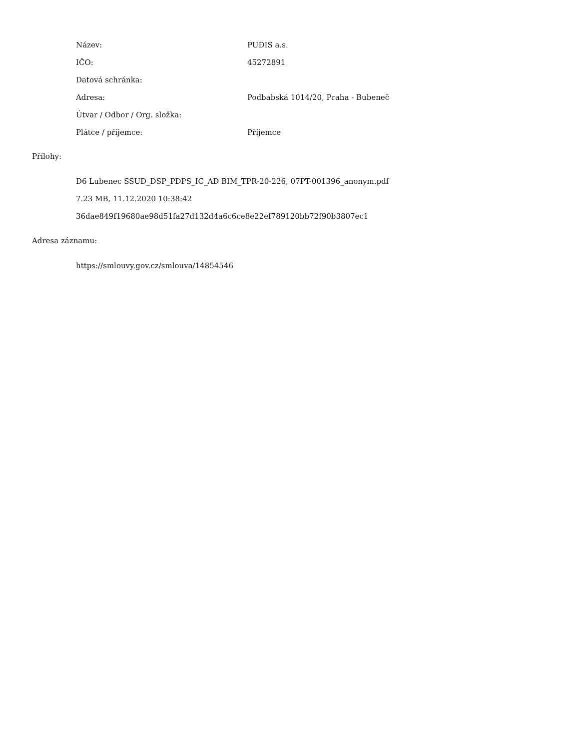| Název: | PUDIS a.s. |
| IČO: | 45272891 |
| Datová schránka: | |
| Adresa: | Podbabská 1014/20, Praha - Bubeneč |
| Útvar / Odbor / Org. složka: | |
| Plátce / příjemce: | Příjemce |
Přílohy:
D6 Lubenec SSUD_DSP_PDPS_IC_AD BIM_TPR-20-226, 07PT-001396_anonym.pdf
7.23 MB, 11.12.2020 10:38:42
36dae849f19680ae98d51fa27d132d4a6c6ce8e22ef789120bb72f90b3807ec1
Adresa záznamu:
https://smlouvy.gov.cz/smlouva/14854546